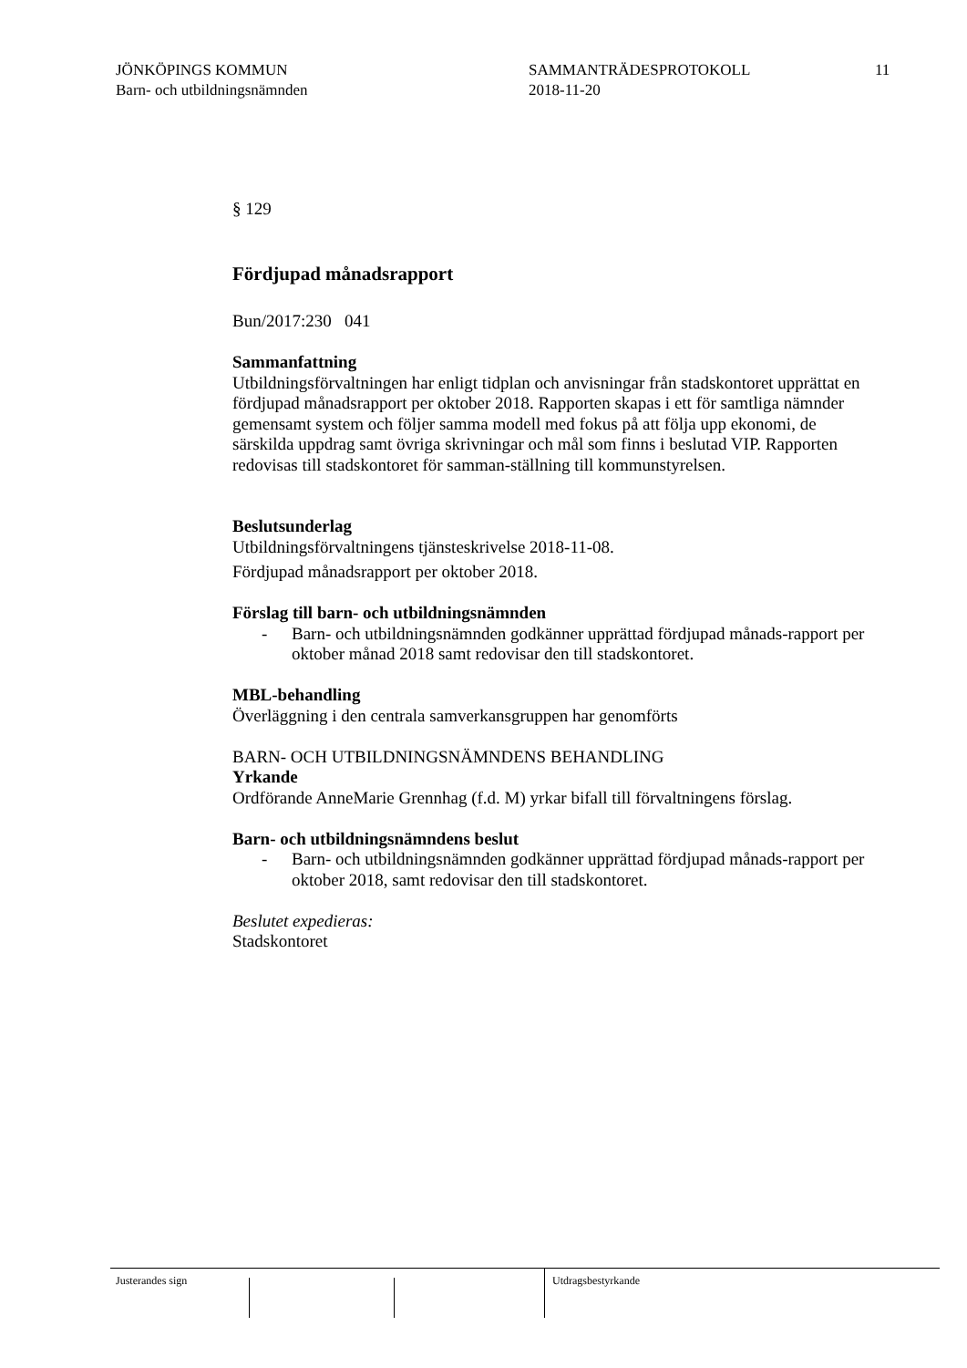JÖNKÖPINGS KOMMUN
Barn- och utbildningsnämnden
SAMMANTRÄDESPROTOKOLL
2018-11-20
11
§ 129
Fördjupad månadsrapport
Bun/2017:230 041
Sammanfattning
Utbildningsförvaltningen har enligt tidplan och anvisningar från stadskontoret upprättat en fördjupad månadsrapport per oktober 2018. Rapporten skapas i ett för samtliga nämnder gemensamt system och följer samma modell med fokus på att följa upp ekonomi, de särskilda uppdrag samt övriga skrivningar och mål som finns i beslutad VIP. Rapporten redovisas till stadskontoret för samman-ställning till kommunstyrelsen.
Beslutsunderlag
Utbildningsförvaltningens tjänsteskrivelse 2018-11-08.
Fördjupad månadsrapport per oktober 2018.
Förslag till barn- och utbildningsnämnden
- Barn- och utbildningsnämnden godkänner upprättad fördjupad månads-rapport per oktober månad 2018 samt redovisar den till stadskontoret.
MBL-behandling
Överläggning i den centrala samverkansgruppen har genomförts
BARN- OCH UTBILDNINGSNÄMNDENS BEHANDLING
Yrkande
Ordförande AnneMarie Grennhag (f.d. M) yrkar bifall till förvaltningens förslag.
Barn- och utbildningsnämndens beslut
- Barn- och utbildningsnämnden godkänner upprättad fördjupad månads-rapport per oktober 2018, samt redovisar den till stadskontoret.
Beslutet expedieras:
Stadskontoret
Justerandes sign Utdragsbestyrkande